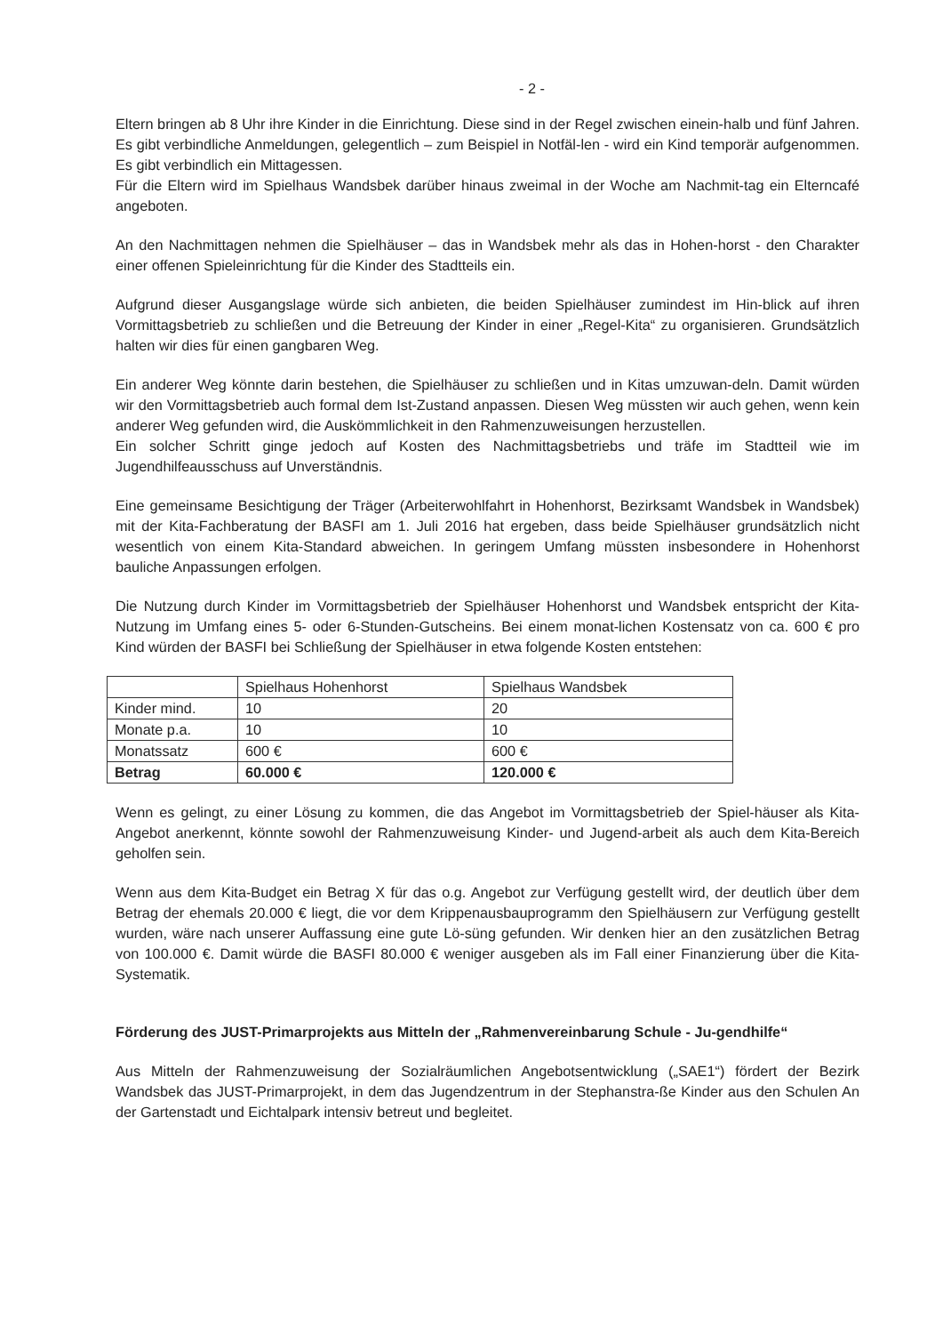- 2 -
Eltern bringen ab 8 Uhr ihre Kinder in die Einrichtung. Diese sind in der Regel zwischen einein-halb und fünf Jahren. Es gibt verbindliche Anmeldungen, gelegentlich – zum Beispiel in Notfäl-len - wird ein Kind temporär aufgenommen. Es gibt verbindlich ein Mittagessen.
Für die Eltern wird im Spielhaus Wandsbek darüber hinaus zweimal in der Woche am Nachmit-tag ein Elterncafé angeboten.
An den Nachmittagen nehmen die Spielhäuser – das in Wandsbek mehr als das in Hohen-horst - den Charakter einer offenen Spieleinrichtung für die Kinder des Stadtteils ein.
Aufgrund dieser Ausgangslage würde sich anbieten, die beiden Spielhäuser zumindest im Hin-blick auf ihren Vormittagsbetrieb zu schließen und die Betreuung der Kinder in einer „Regel-Kita“ zu organisieren. Grundsätzlich halten wir dies für einen gangbaren Weg.
Ein anderer Weg könnte darin bestehen, die Spielhäuser zu schließen und in Kitas umzuwan-deln. Damit würden wir den Vormittagsbetrieb auch formal dem Ist-Zustand anpassen. Diesen Weg müssten wir auch gehen, wenn kein anderer Weg gefunden wird, die Auskömmlichkeit in den Rahmenzuweisungen herzustellen.
Ein solcher Schritt ginge jedoch auf Kosten des Nachmittagsbetriebs und träfe im Stadtteil wie im Jugendhilfeausschuss auf Unverständnis.
Eine gemeinsame Besichtigung der Träger (Arbeiterwohlfahrt in Hohenhorst, Bezirksamt Wandsbek in Wandsbek) mit der Kita-Fachberatung der BASFI am 1. Juli 2016 hat ergeben, dass beide Spielhäuser grundsätzlich nicht wesentlich von einem Kita-Standard abweichen. In geringem Umfang müssten insbesondere in Hohenhorst bauliche Anpassungen erfolgen.
Die Nutzung durch Kinder im Vormittagsbetrieb der Spielhäuser Hohenhorst und Wandsbek entspricht der Kita-Nutzung im Umfang eines 5- oder 6-Stunden-Gutscheins. Bei einem monat-lichen Kostensatz von ca. 600 € pro Kind würden der BASFI bei Schließung der Spielhäuser in etwa folgende Kosten entstehen:
| | Spielhaus Hohenhorst | Spielhaus Wandsbek |
| Kinder mind. | 10 | 20 |
| Monate p.a. | 10 | 10 |
| Monatssatz | 600 € | 600 € |
| Betrag | 60.000 € | 120.000 € |
Wenn es gelingt, zu einer Lösung zu kommen, die das Angebot im Vormittagsbetrieb der Spiel-häuser als Kita-Angebot anerkennt, könnte sowohl der Rahmenzuweisung Kinder- und Jugend-arbeit als auch dem Kita-Bereich geholfen sein.
Wenn aus dem Kita-Budget ein Betrag X für das o.g. Angebot zur Verfügung gestellt wird, der deutlich über dem Betrag der ehemals 20.000 € liegt, die vor dem Krippenausbauprogramm den Spielhäusern zur Verfügung gestellt wurden, wäre nach unserer Auffassung eine gute Lö-süng gefunden. Wir denken hier an den zusätzlichen Betrag von 100.000 €. Damit würde die BASFI 80.000 € weniger ausgeben als im Fall einer Finanzierung über die Kita-Systematik.
Förderung des JUST-Primarprojekts aus Mitteln der „Rahmenvereinbarung Schule - Ju-gendhilfe“
Aus Mitteln der Rahmenzuweisung der Sozialräumlichen Angebotsentwicklung („SAE1“) fördert der Bezirk Wandsbek das JUST-Primarprojekt, in dem das Jugendzentrum in der Stephanstra-ße Kinder aus den Schulen An der Gartenstadt und Eichtalpark intensiv betreut und begleitet.